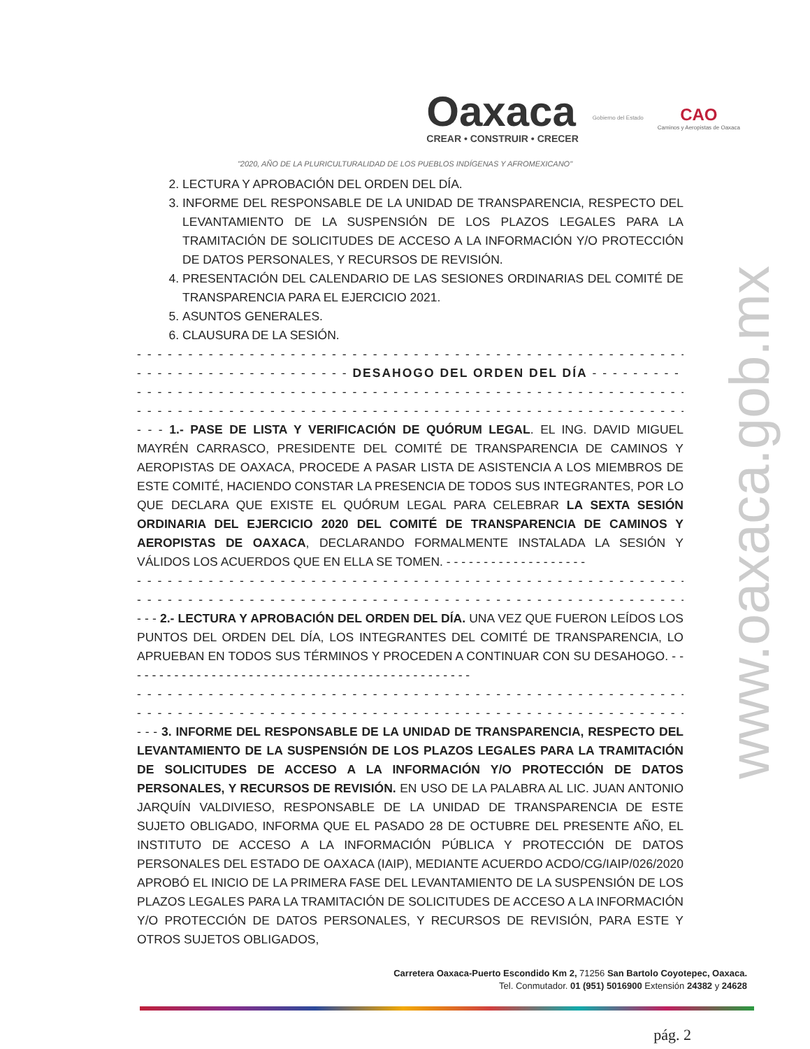Oaxaca
CREAR • CONSTRUIR • CRECER
Gobierno del Estado
CAO
Caminos y Aeropistas de Oaxaca
"2020, AÑO DE LA PLURICULTURALIDAD DE LOS PUEBLOS INDÍGENAS Y AFROMEXICANO"
2. LECTURA Y APROBACIÓN DEL ORDEN DEL DÍA.
3. INFORME DEL RESPONSABLE DE LA UNIDAD DE TRANSPARENCIA, RESPECTO DEL LEVANTAMIENTO DE LA SUSPENSIÓN DE LOS PLAZOS LEGALES PARA LA TRAMITACIÓN DE SOLICITUDES DE ACCESO A LA INFORMACIÓN Y/O PROTECCIÓN DE DATOS PERSONALES, Y RECURSOS DE REVISIÓN.
4. PRESENTACIÓN DEL CALENDARIO DE LAS SESIONES ORDINARIAS DEL COMITÉ DE TRANSPARENCIA PARA EL EJERCICIO 2021.
5. ASUNTOS GENERALES.
6. CLAUSURA DE LA SESIÓN.
- - - - - - - - - - - - - - - - - - - - - - - - - - - - - - - - - - - - - - - - - - - - - - - - - - - - - - - - - - - - - -
- - - - - - - - - - - - - - - - - - - - - DESAHOGO DEL ORDEN DEL DÍA - - - - - - - - - - - - - - - - - -
- - - - - - - - - - - - - - - - - - - - - - - - - - - - - - - - - - - - - - - - - - - - - - - - - - - - - - - - - - - - - -
- - - - - - - - - - - - - - - - - - - - - - - - - - - - - - - - - - - - - - - - - - - - - - - - - - - - - - - - - - - - - -
- - - 1.- PASE DE LISTA Y VERIFICACIÓN DE QUÓRUM LEGAL. EL ING. DAVID MIGUEL MAYRÉN CARRASCO, PRESIDENTE DEL COMITÉ DE TRANSPARENCIA DE CAMINOS Y AEROPISTAS DE OAXACA, PROCEDE A PASAR LISTA DE ASISTENCIA A LOS MIEMBROS DE ESTE COMITÉ, HACIENDO CONSTAR LA PRESENCIA DE TODOS SUS INTEGRANTES, POR LO QUE DECLARA QUE EXISTE EL QUÓRUM LEGAL PARA CELEBRAR LA SEXTA SESIÓN ORDINARIA DEL EJERCICIO 2020 DEL COMITÉ DE TRANSPARENCIA DE CAMINOS Y AEROPISTAS DE OAXACA, DECLARANDO FORMALMENTE INSTALADA LA SESIÓN Y VÁLIDOS LOS ACUERDOS QUE EN ELLA SE TOMEN. - - - - - - - - - - - - - - - - - - -
- - - - - - - - - - - - - - - - - - - - - - - - - - - - - - - - - - - - - - - - - - - - - - - - - - - - - - - - - - - - - -
- - - - - - - - - - - - - - - - - - - - - - - - - - - - - - - - - - - - - - - - - - - - - - - - - - - - - - - - - - - - - -
- - - 2.- LECTURA Y APROBACIÓN DEL ORDEN DEL DÍA. UNA VEZ QUE FUERON LEÍDOS LOS PUNTOS DEL ORDEN DEL DÍA, LOS INTEGRANTES DEL COMITÉ DE TRANSPARENCIA, LO APRUEBAN EN TODOS SUS TÉRMINOS Y PROCEDEN A CONTINUAR CON SU DESAHOGO. - - - - - - - - - - - - - - - - - - - - - - - - - - - - - - - - - - - - - - - - - - - - - - -
- - - - - - - - - - - - - - - - - - - - - - - - - - - - - - - - - - - - - - - - - - - - - - - - - - - - - - - - - - - - - -
- - - - - - - - - - - - - - - - - - - - - - - - - - - - - - - - - - - - - - - - - - - - - - - - - - - - - - - - - - - - - -
- - - 3. INFORME DEL RESPONSABLE DE LA UNIDAD DE TRANSPARENCIA, RESPECTO DEL LEVANTAMIENTO DE LA SUSPENSIÓN DE LOS PLAZOS LEGALES PARA LA TRAMITACIÓN DE SOLICITUDES DE ACCESO A LA INFORMACIÓN Y/O PROTECCIÓN DE DATOS PERSONALES, Y RECURSOS DE REVISIÓN. EN USO DE LA PALABRA AL LIC. JUAN ANTONIO JARQUÍN VALDIVIESO, RESPONSABLE DE LA UNIDAD DE TRANSPARENCIA DE ESTE SUJETO OBLIGADO, INFORMA QUE EL PASADO 28 DE OCTUBRE DEL PRESENTE AÑO, EL INSTITUTO DE ACCESO A LA INFORMACIÓN PÚBLICA Y PROTECCIÓN DE DATOS PERSONALES DEL ESTADO DE OAXACA (IAIP), MEDIANTE ACUERDO ACDO/CG/IAIP/026/2020 APROBÓ EL INICIO DE LA PRIMERA FASE DEL LEVANTAMIENTO DE LA SUSPENSIÓN DE LOS PLAZOS LEGALES PARA LA TRAMITACIÓN DE SOLICITUDES DE ACCESO A LA INFORMACIÓN Y/O PROTECCIÓN DE DATOS PERSONALES, Y RECURSOS DE REVISIÓN, PARA ESTE Y OTROS SUJETOS OBLIGADOS,
Carretera Oaxaca-Puerto Escondido Km 2, 71256 San Bartolo Coyotepec, Oaxaca.
Tel. Conmutador. 01 (951) 5016900 Extensión 24382 y 24628
pág. 2
www.oaxaca.gob.mx